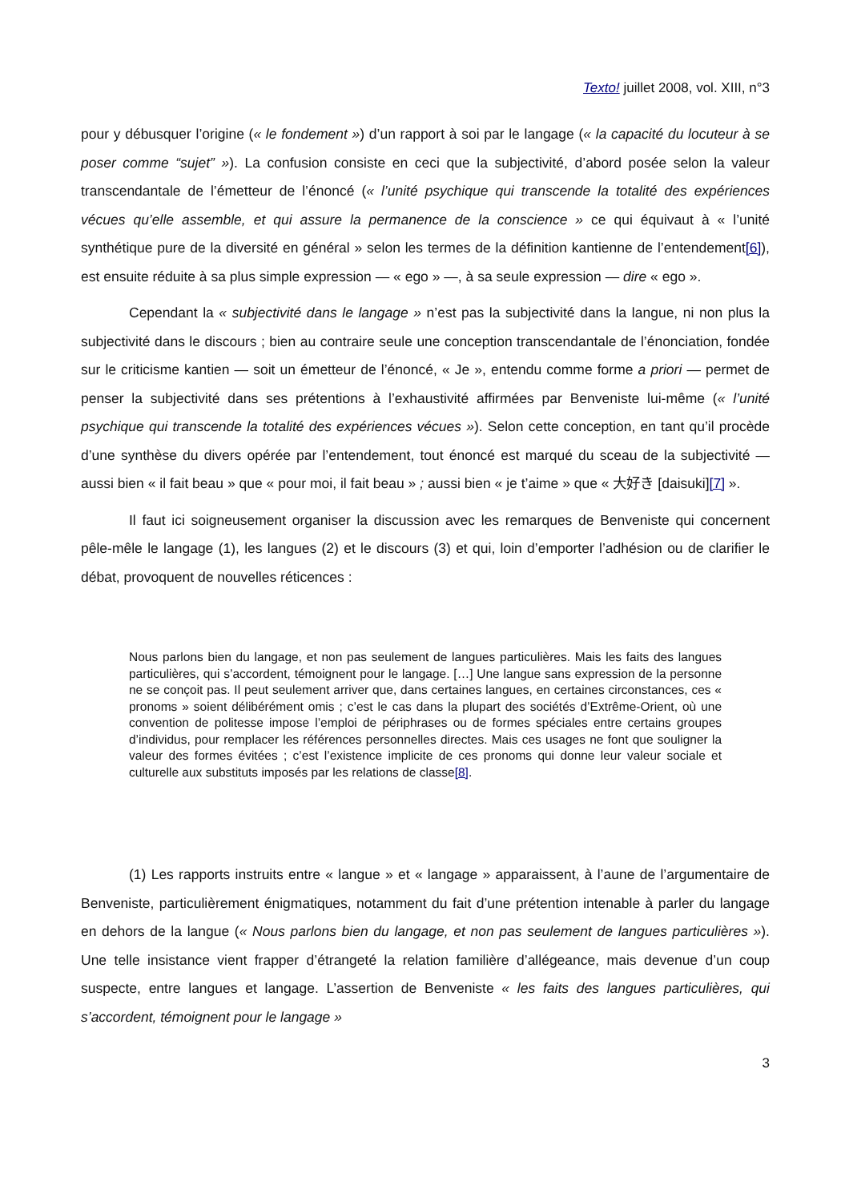Texto! juillet 2008, vol. XIII, n°3
pour y débusquer l’origine (« le fondement ») d’un rapport à soi par le langage (« la capacité du locuteur à se poser comme “sujet” »). La confusion consiste en ceci que la subjectivité, d’abord posée selon la valeur transcendantale de l’émetteur de l’énoncé (« l’unité psychique qui transcende la totalité des expériences vécues qu’elle assemble, et qui assure la permanence de la conscience » ce qui équivaut à « l’unité synthétique pure de la diversité en général » selon les termes de la définition kantienne de l’entendement[6]), est ensuite réduite à sa plus simple expression — « ego » —, à sa seule expression — dire « ego ».
Cependant la « subjectivité dans le langage » n’est pas la subjectivité dans la langue, ni non plus la subjectivité dans le discours ; bien au contraire seule une conception transcendantale de l’énonciation, fondée sur le criticisme kantien — soit un émetteur de l’énoncé, « Je », entendu comme forme a priori — permet de penser la subjectivité dans ses prétentions à l’exhaustivité affirmées par Benveniste lui-même (« l’unité psychique qui transcende la totalité des expériences vécues »). Selon cette conception, en tant qu’il procède d’une synthèse du divers opérée par l’entendement, tout énoncé est marqué du sceau de la subjectivité — aussi bien « il fait beau » que « pour moi, il fait beau » ; aussi bien « je t’aime » que « 大好き [daisuki][7] ».
Il faut ici soigneusement organiser la discussion avec les remarques de Benveniste qui concernent pêle-mêle le langage (1), les langues (2) et le discours (3) et qui, loin d’emporter l’adhésion ou de clarifier le débat, provoquent de nouvelles réticences :
Nous parlons bien du langage, et non pas seulement de langues particulières. Mais les faits des langues particulières, qui s’accordent, témoignent pour le langage. […] Une langue sans expression de la personne ne se conçoit pas. Il peut seulement arriver que, dans certaines langues, en certaines circonstances, ces « pronoms » soient délibérément omis ; c’est le cas dans la plupart des sociétés d’Extrême-Orient, où une convention de politesse impose l’emploi de périphrases ou de formes spéciales entre certains groupes d’individus, pour remplacer les références personnelles directes. Mais ces usages ne font que souligner la valeur des formes évitées ; c’est l’existence implicite de ces pronoms qui donne leur valeur sociale et culturelle aux substituts imposés par les relations de classe[8].
(1) Les rapports instruits entre « langue » et « langage » apparaissent, à l’aune de l’argumentaire de Benveniste, particulièrement énigmatiques, notamment du fait d’une prétention intenable à parler du langage en dehors de la langue (« Nous parlons bien du langage, et non pas seulement de langues particulières »). Une telle insistance vient frapper d’étrangeté la relation familière d’allégeance, mais devenue d’un coup suspecte, entre langues et langage. L’assertion de Benveniste « les faits des langues particulières, qui s’accordent, témoignent pour le langage »
3